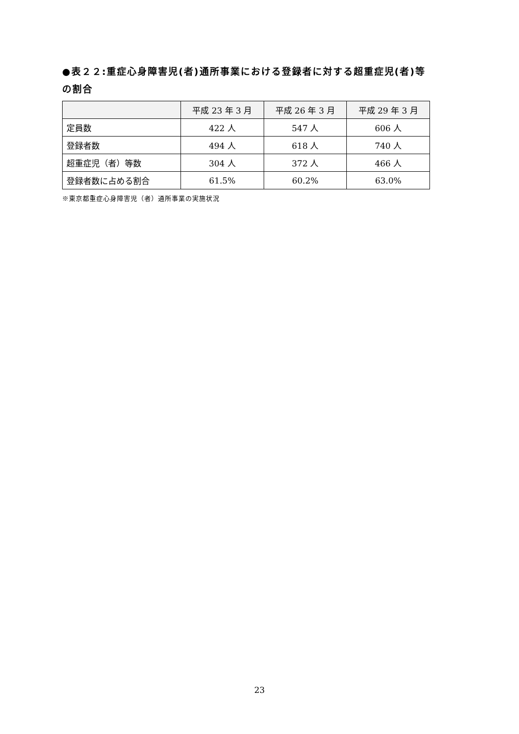●表２２:重症心身障害児(者)通所事業における登録者に対する超重症児(者)等の割合
| | 平成 23 年 3 月 | 平成 26 年 3 月 | 平成 29 年 3 月 |
| --- | --- | --- | --- |
| 定員数 | 422 人 | 547 人 | 606 人 |
| 登録者数 | 494 人 | 618 人 | 740 人 |
| 超重症児（者）等数 | 304 人 | 372 人 | 466 人 |
| 登録者数に占める割合 | 61.5% | 60.2% | 63.0% |
※東京都重症心身障害児（者）通所事業の実施状況
23